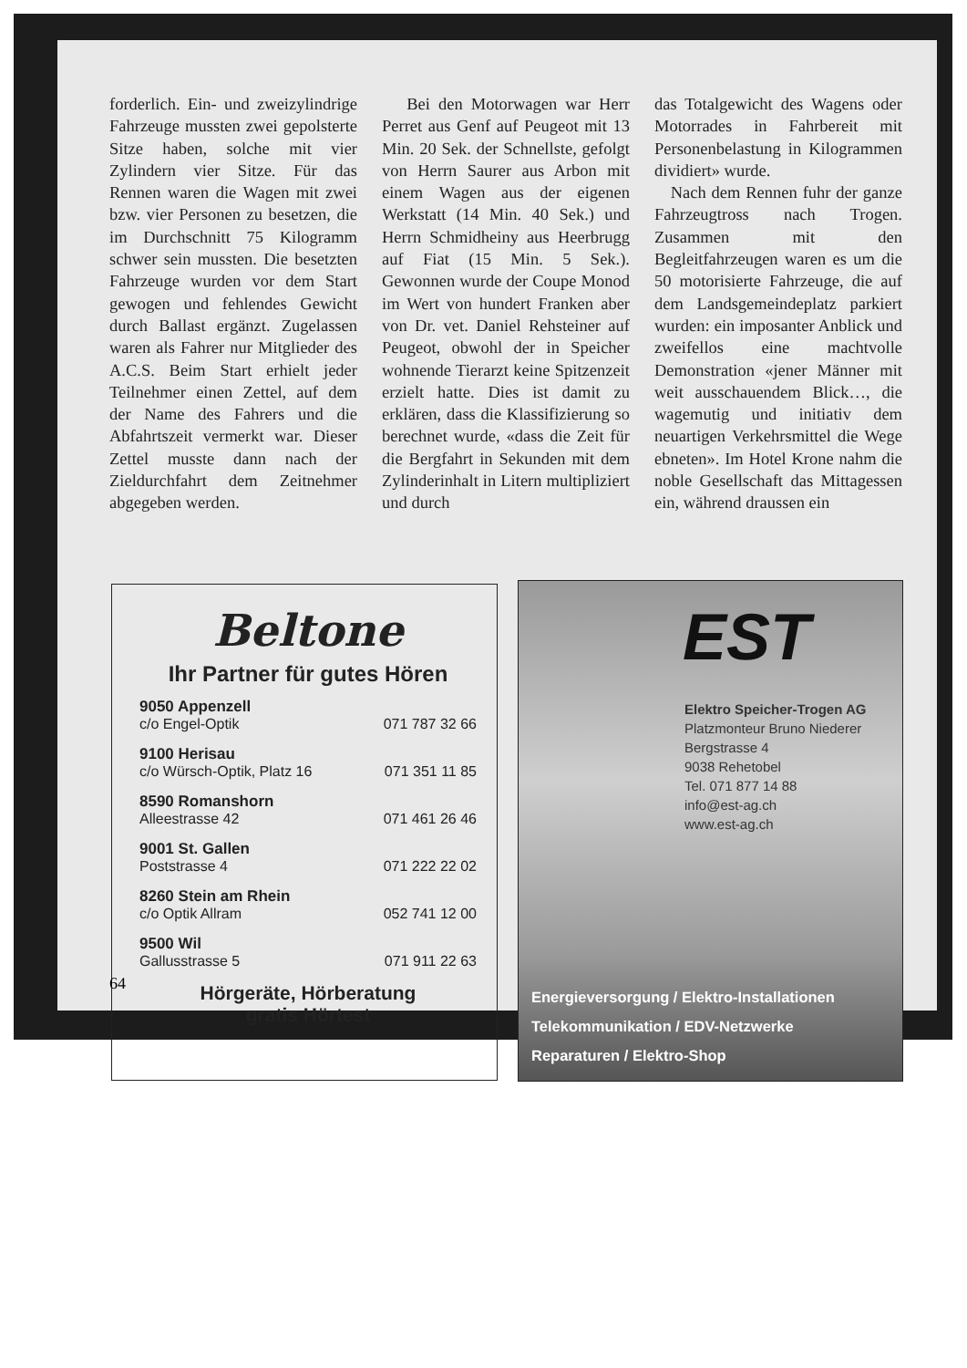forderlich. Ein- und zweizylindrige Fahrzeuge mussten zwei gepolsterte Sitze haben, solche mit vier Zylindern vier Sitze. Für das Rennen waren die Wagen mit zwei bzw. vier Personen zu besetzen, die im Durchschnitt 75 Kilogramm schwer sein mussten. Die besetzten Fahrzeuge wurden vor dem Start gewogen und fehlendes Gewicht durch Ballast ergänzt. Zugelassen waren als Fahrer nur Mitglieder des A.C.S. Beim Start erhielt jeder Teilnehmer einen Zettel, auf dem der Name des Fahrers und die Abfahrtszeit vermerkt war. Dieser Zettel musste dann nach der Zieldurchfahrt dem Zeitnehmer abgegeben werden.
Bei den Motorwagen war Herr Perret aus Genf auf Peugeot mit 13 Min. 20 Sek. der Schnellste, gefolgt von Herrn Saurer aus Arbon mit einem Wagen aus der eigenen Werkstatt (14 Min. 40 Sek.) und Herrn Schmidheiny aus Heerbrugg auf Fiat (15 Min. 5 Sek.). Gewonnen wurde der Coupe Monod im Wert von hundert Franken aber von Dr. vet. Daniel Rehsteiner auf Peugeot, obwohl der in Speicher wohnende Tierarzt keine Spitzenzeit erzielt hatte. Dies ist damit zu erklären, dass die Klassifizierung so berechnet wurde, «dass die Zeit für die Bergfahrt in Sekunden mit dem Zylinderinhalt in Litern multipliziert und durch
das Totalgewicht des Wagens oder Motorrades in Fahrbereit mit Personenbelastung in Kilogrammen dividiert» wurde.
Nach dem Rennen fuhr der ganze Fahrzeugtross nach Trogen. Zusammen mit den Begleitfahrzeugen waren es um die 50 motorisierte Fahrzeuge, die auf dem Landsgemeindeplatz parkiert wurden: ein imposanter Anblick und zweifellos eine machtvolle Demonstration «jener Männer mit weit ausschauendem Blick…, die wagemutig und initiativ dem neuartigen Verkehrsmittel die Wege ebneten». Im Hotel Krone nahm die noble Gesellschaft das Mittagessen ein, während draussen ein
Beltone
Ihr Partner für gutes Hören
9050 Appenzell
c/o Engel-Optik 071 787 32 66
9100 Herisau
c/o Würsch-Optik, Platz 16 071 351 11 85
8590 Romanshorn
Alleestrasse 42 071 461 26 46
9001 St. Gallen
Poststrasse 4 071 222 22 02
8260 Stein am Rhein
c/o Optik Allram 052 741 12 00
9500 Wil
Gallusstrasse 5 071 911 22 63
Hörgeräte, Hörberatung
gratis Hörtest
EST
Elektro Speicher-Trogen AG
Platzmonteur Bruno Niederer
Bergstrasse 4
9038 Rehetobel
Tel. 071 877 14 88
info@est-ag.ch
www.est-ag.ch
Energieversorgung / Elektro-Installationen
Telekommunikation / EDV-Netzwerke
Reparaturen / Elektro-Shop
64